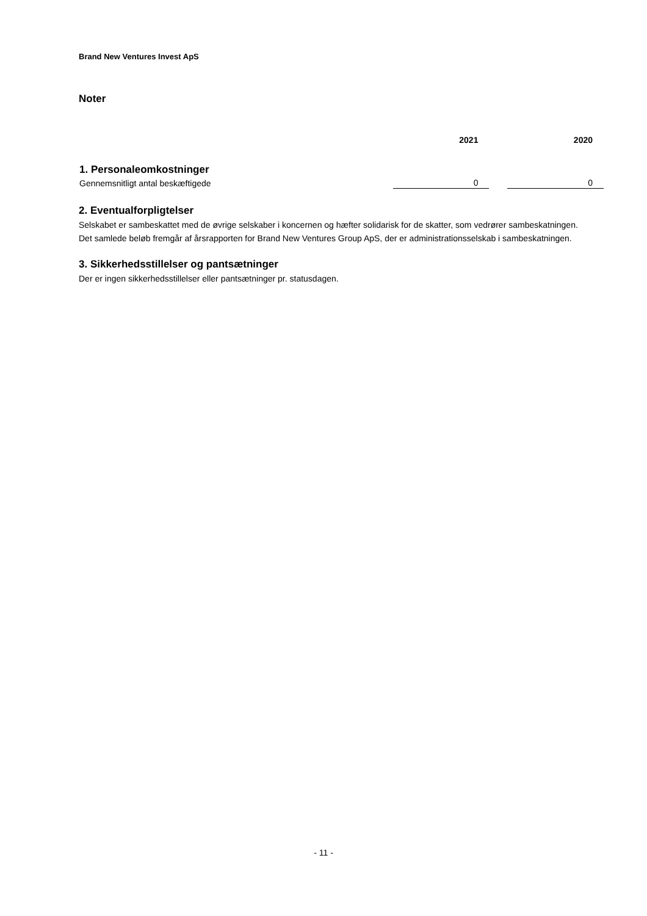Brand New Ventures Invest ApS
Noter
| | 2021 | | 2020 |
| --- | --- | --- | --- |
| 1. Personaleomkostninger | | | |
| Gennemsnitligt antal beskæftigede | 0 | | 0 |
2. Eventualforpligtelser
Selskabet er sambeskattet med de øvrige selskaber i koncernen og hæfter solidarisk for de skatter, som vedrører sambeskatningen.
Det samlede beløb fremgår af årsrapporten for Brand New Ventures Group ApS, der er administrationsselskab i sambeskatningen.
3. Sikkerhedsstillelser og pantsætninger
Der er ingen sikkerhedsstillelser eller pantsætninger pr. statusdagen.
- 11 -